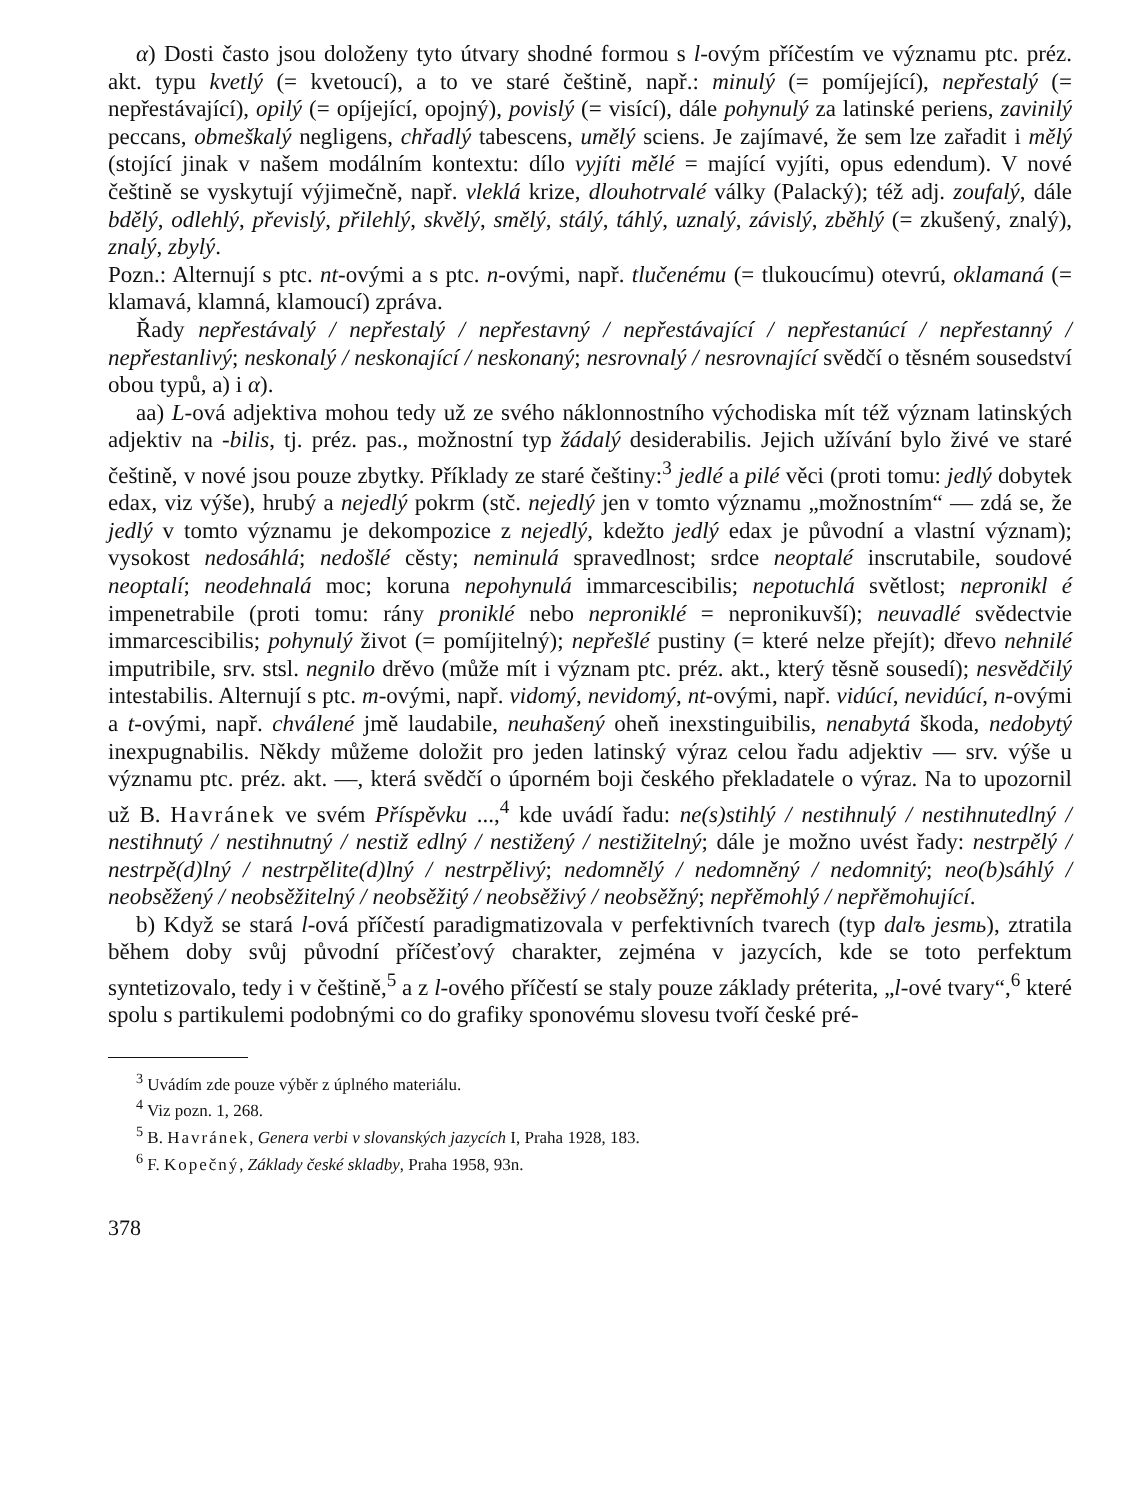α) Dosti často jsou doloženy tyto útvary shodné formou s l-ovým příčestím ve významu ptc. préz. akt. typu kvetlý (= kvetoucí), a to ve staré češtině, např.: minulý (= pomíjející), nepřestalý (= nepřestávající), opilý (= opíjející, opojný), povislý (= visící), dále pohynulý za latinské periens, zavinilý peccans, obmeškalý negligens, chřadlý tabescens, umělý sciens. Je zajímavé, že sem lze zařadit i mělý (stojící jinak v našem modálním kontextu: dílo vyjíti mělé = mající vyjíti, opus edendum). V nové češtině se vyskytují výjimečně, např. vleklá krize, dlouhotrvalé války (Palacký); též adj. zoufalý, dále bdělý, odlehlý, převislý, přilehlý, skvělý, smělý, stálý, táhlý, uznalý, závislý, zběhlý (= zkušený, znalý), znalý, zbylý.
Pozn.: Alternují s ptc. nt-ovými a s ptc. n-ovými, např. tlučenému (= tlukoucímu) otevrú, oklamaná (= klamavá, klamná, klamoucí) zpráva.
Řady nepřestávalý / nepřestalý / nepřestavný / nepřestávající / nepřestanúcí / nepřestanný / nepřestanlivý; neskonalý / neskonající / neskonaný; nesrovnalý / nesrovnající svědčí o těsném sousedství obou typů, a) i α).
aa) L-ová adjektiva mohou tedy už ze svého náklonnostního východiska mít též význam latinských adjektiv na -bilis, tj. préz. pas., možnostní typ žádalý desiderabilis. Jejich užívání bylo živé ve staré češtině, v nové jsou pouze zbytky. Příklady ze staré češtiny:<sup>3</sup> jedlé a pilé věci (proti tomu: jedlý dobytek edax, viz výše), hrubý a nejedlý pokrm (stč. nejedlý jen v tomto významu „možnostním“ — zdá se, že jedlý v tomto významu je dekompozice z nejedlý, kdežto jedlý edax je původní a vlastní význam); vysokost nedosáhlá; nedošlé cěsty; neminulá spravedlnost; srdce neoptalé inscrutabile, soudové neoptalí; neodehnalá moc; koruna nepohynulá immarcescibilis; nepotuchlá světlost; nepronikl é impenetrabile (proti tomu: rány proniklé nebo neproniklé = nepronikuvší); neuvadlé svědectvie immarcescibilis; pohynulý život (= pomíjitelný); nepřešlé pustiny (= které nelze přejít); dřevo nehnilé imputribile, srv. stsl. negnilo drěvo (může mít i význam ptc. préz. akt., který těsně sousedí); nesvědčilý intestabilis. Alternují s ptc. m-ovými, např. vidomý, nevidomý, nt-ovými, např. vidúcí, nevidúcí, n-ovými a t-ovými, např. chválené jmě laudabile, neuhašený oheň inexstinguibilis, nenabytá škoda, nedobytý inexpugnabilis. Někdy můžeme doložit pro jeden latinský výraz celou řadu adjektiv — srv. výše u významu ptc. préz. akt. —, která svědčí o úporném boji českého překladatele o výraz. Na to upozornil už B. Havránek ve svém Příspěvku ...,<sup>4</sup> kde uvádí řadu: ne(s)stihlý / nestihnulý / nestihnutedlný / nestihnutý / nestihnutný / nestiž edlný / nestižený / nestižitelný; dále je možno uvést řady: nestrpělý / nestrpě(d)lný / nestrpělite(d)lný / nestrpělivý; nedomnělý / nedomněný / nedomnitý; neo(b)sáhlý / neobsěžený / neobsěžitelný / neobsěžitý / neobsěživý / neobsěžný; nepřěmohlý / nepřěmohující.
b) Když se stará l-ová příčestí paradigmatizovala v perfektivních tvarech (typ dalъ jesmь), ztratila během doby svůj původní příčesťový charakter, zejména v jazycích, kde se toto perfektum syntetizovalo, tedy i v češtině,<sup>5</sup> a z l-ového příčestí se staly pouze základy préterita, „l-ové tvary“,<sup>6</sup> které spolu s partikulemi podobnými co do grafiky sponovému slovesu tvoří české pré-
<sup>3</sup> Uvádím zde pouze výběr z úplného materiálu.
<sup>4</sup> Viz pozn. 1, 268.
<sup>5</sup> B. Havránek, Genera verbi v slovanských jazycích I, Praha 1928, 183.
<sup>6</sup> F. Kopečný, Základy české skladby, Praha 1958, 93n.
378